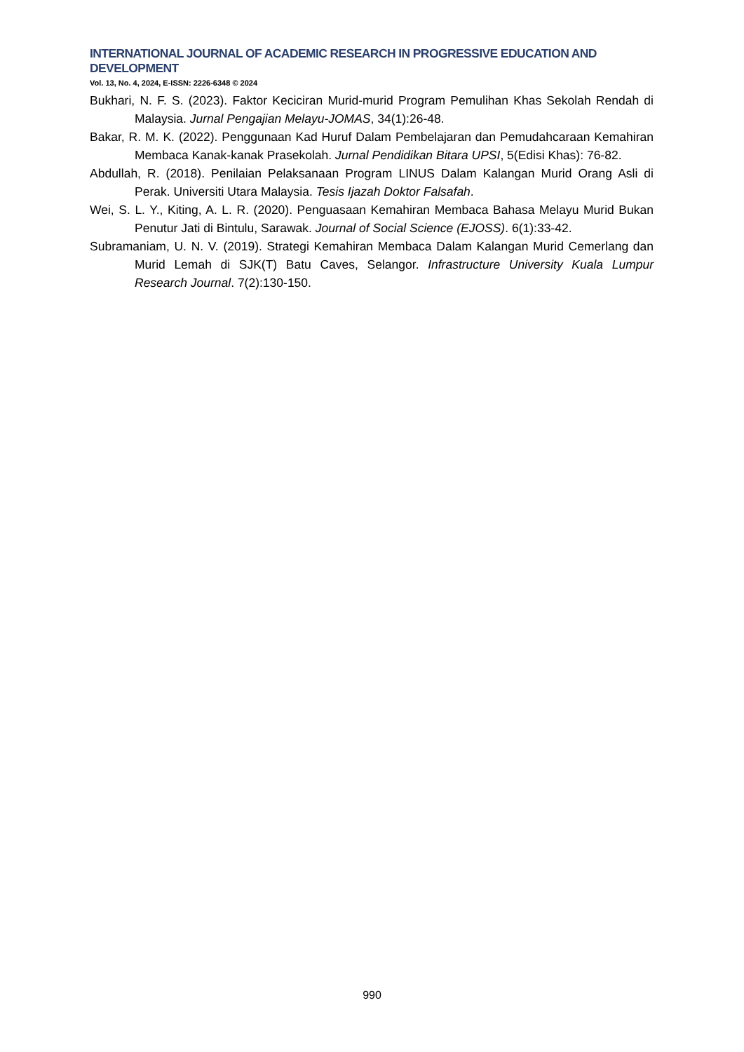INTERNATIONAL JOURNAL OF ACADEMIC RESEARCH IN PROGRESSIVE EDUCATION AND DEVELOPMENT
Vol. 13, No. 4, 2024, E-ISSN: 2226-6348 © 2024
Bukhari, N. F. S. (2023). Faktor Keciciran Murid-murid Program Pemulihan Khas Sekolah Rendah di Malaysia. Jurnal Pengajian Melayu-JOMAS, 34(1):26-48.
Bakar, R. M. K. (2022). Penggunaan Kad Huruf Dalam Pembelajaran dan Pemudahcaraan Kemahiran Membaca Kanak-kanak Prasekolah. Jurnal Pendidikan Bitara UPSI, 5(Edisi Khas): 76-82.
Abdullah, R. (2018). Penilaian Pelaksanaan Program LINUS Dalam Kalangan Murid Orang Asli di Perak. Universiti Utara Malaysia. Tesis Ijazah Doktor Falsafah.
Wei, S. L. Y., Kiting, A. L. R. (2020). Penguasaan Kemahiran Membaca Bahasa Melayu Murid Bukan Penutur Jati di Bintulu, Sarawak. Journal of Social Science (EJOSS). 6(1):33-42.
Subramaniam, U. N. V. (2019). Strategi Kemahiran Membaca Dalam Kalangan Murid Cemerlang dan Murid Lemah di SJK(T) Batu Caves, Selangor. Infrastructure University Kuala Lumpur Research Journal. 7(2):130-150.
990